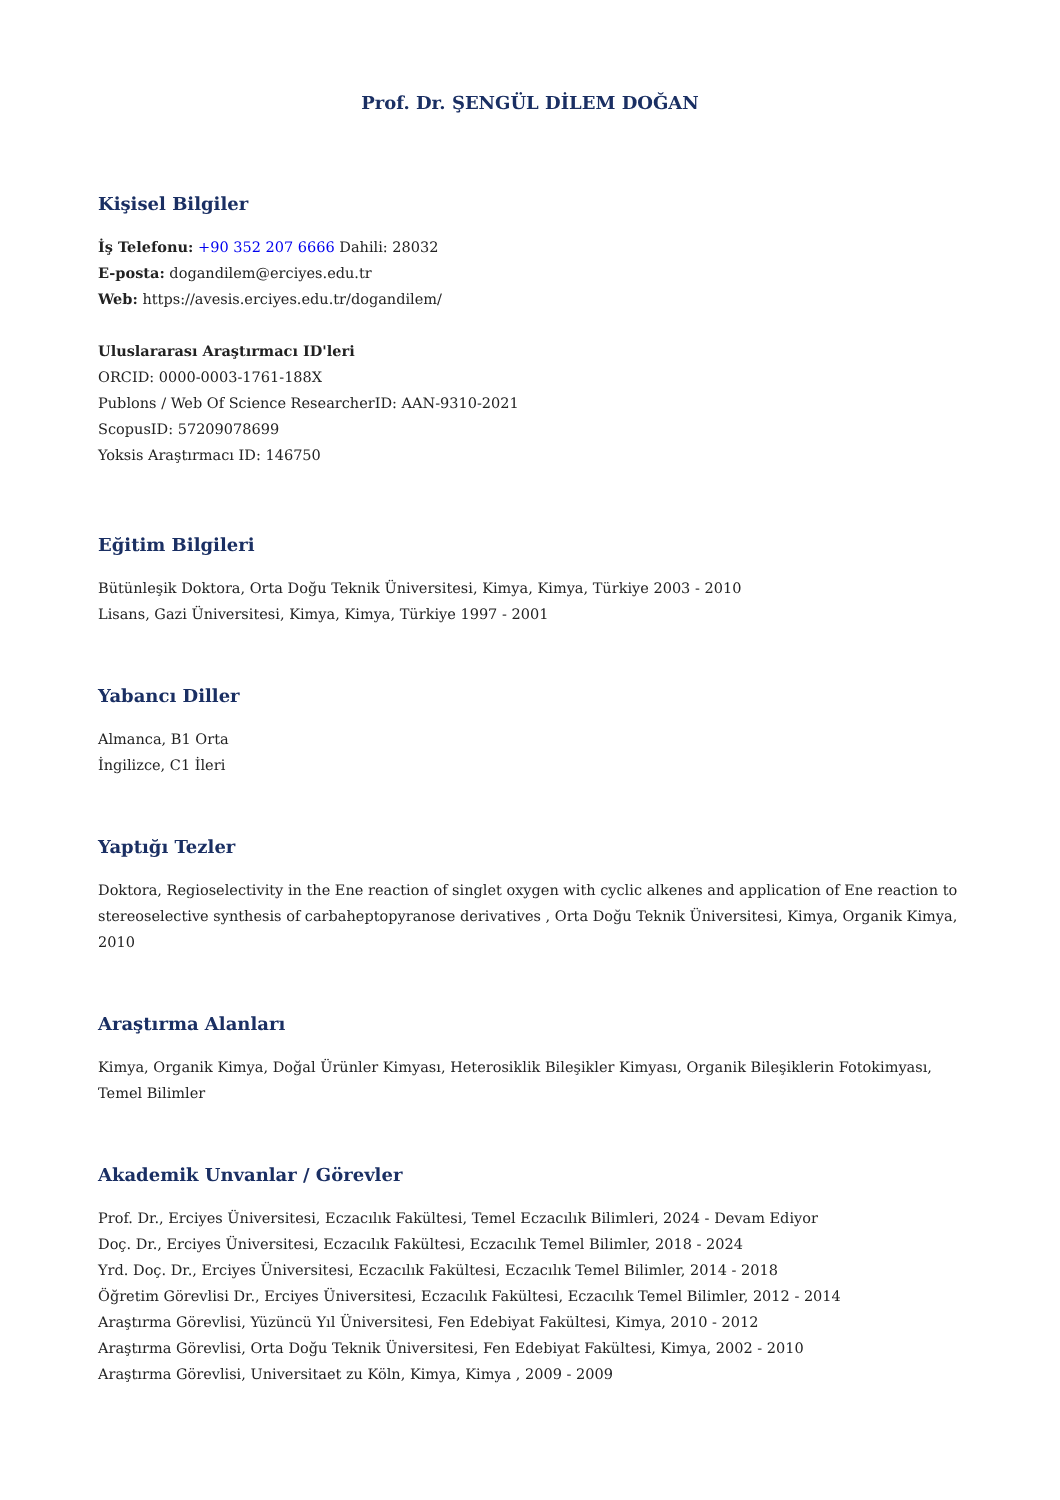Prof. Dr. ŞENGÜL DİLEM DOĞAN
Kişisel Bilgiler
İş Telefonu: +90 352 207 6666 Dahili: 28032
E-posta: dogandilem@erciyes.edu.tr
Web: https://avesis.erciyes.edu.tr/dogandilem/
Uluslararası Araştırmacı ID'leri
ORCID: 0000-0003-1761-188X
Publons / Web Of Science ResearcherID: AAN-9310-2021
ScopusID: 57209078699
Yoksis Araştırmacı ID: 146750
Eğitim Bilgileri
Bütünleşik Doktora, Orta Doğu Teknik Üniversitesi, Kimya, Kimya, Türkiye 2003 - 2010
Lisans, Gazi Üniversitesi, Kimya, Kimya, Türkiye 1997 - 2001
Yabancı Diller
Almanca, B1 Orta
İngilizce, C1 İleri
Yaptığı Tezler
Doktora, Regioselectivity in the Ene reaction of singlet oxygen with cyclic alkenes and application of Ene reaction to stereoselective synthesis of carbaheptopyranose derivatives , Orta Doğu Teknik Üniversitesi, Kimya, Organik Kimya, 2010
Araştırma Alanları
Kimya, Organik Kimya, Doğal Ürünler Kimyası, Heterosiklik Bileşikler Kimyası, Organik Bileşiklerin Fotokimyası, Temel Bilimler
Akademik Unvanlar / Görevler
Prof. Dr., Erciyes Üniversitesi, Eczacılık Fakültesi, Temel Eczacılık Bilimleri, 2024 - Devam Ediyor
Doç. Dr., Erciyes Üniversitesi, Eczacılık Fakültesi, Eczacılık Temel Bilimler, 2018 - 2024
Yrd. Doç. Dr., Erciyes Üniversitesi, Eczacılık Fakültesi, Eczacılık Temel Bilimler, 2014 - 2018
Öğretim Görevlisi Dr., Erciyes Üniversitesi, Eczacılık Fakültesi, Eczacılık Temel Bilimler, 2012 - 2014
Araştırma Görevlisi, Yüzüncü Yıl Üniversitesi, Fen Edebiyat Fakültesi, Kimya, 2010 - 2012
Araştırma Görevlisi, Orta Doğu Teknik Üniversitesi, Fen Edebiyat Fakültesi, Kimya, 2002 - 2010
Araştırma Görevlisi, Universitaet zu Köln, Kimya, Kimya , 2009 - 2009